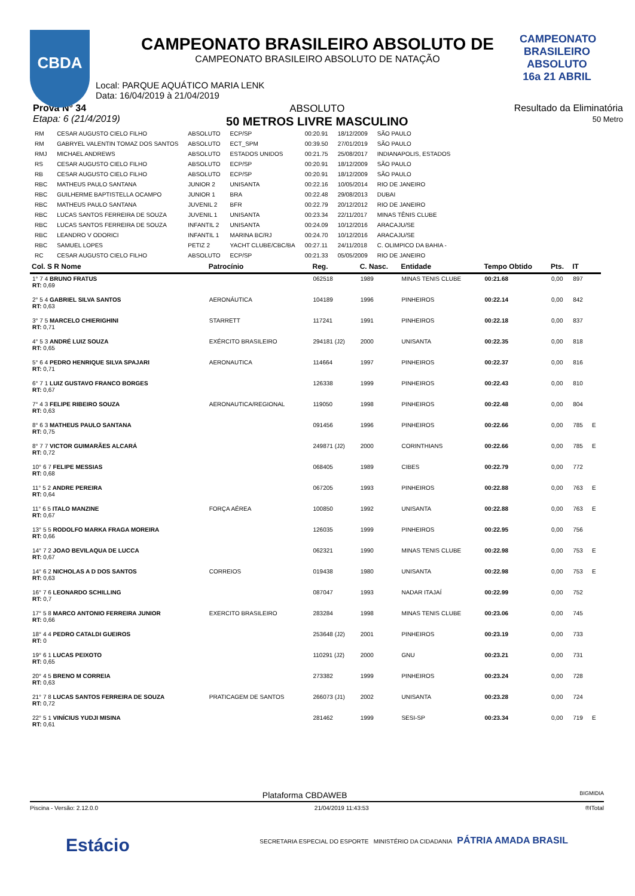CBDA
CAMPEONATO
BRASILEIRO
ABSOLUTO 16a 21 ABRIL
CAMPEONATO BRASILEIRO ABSOLUTO DE
CAMPEONATO BRASILEIRO ABSOLUTO DE NATAÇÃO
Local: PARQUE AQUÁTICO MARIA LENK
Data: 16/04/2019 à 21/04/2019
Prova N° 34
Etapa: 6 (21/4/2019)
ABSOLUTO
50 METROS LIVRE MASCULINO
Resultado da Eliminatória
50 Metro
| RM | CESAR AUGUSTO CIELO FILHO | ABSOLUTO | ECP/SP | 00:20.91 | 18/12/2009 | SÃO PAULO |
| RM | GABRYEL VALENTIN TOMAZ DOS SANTOS | ABSOLUTO | ECT_SPM | 00:39.50 | 27/01/2019 | SÃO PAULO |
| RMJ | MICHAEL ANDREWS | ABSOLUTO | ESTADOS UNIDOS | 00:21.75 | 25/08/2017 | INDIANAPOLIS, ESTADOS |
| RS | CESAR AUGUSTO CIELO FILHO | ABSOLUTO | ECP/SP | 00:20.91 | 18/12/2009 | SÃO PAULO |
| RB | CESAR AUGUSTO CIELO FILHO | ABSOLUTO | ECP/SP | 00:20.91 | 18/12/2009 | SÃO PAULO |
| RBC | MATHEUS PAULO SANTANA | JUNIOR 2 | UNISANTA | 00:22.16 | 10/05/2014 | RIO DE JANEIRO |
| RBC | GUILHERME BAPTISTELLA OCAMPO | JUNIOR 1 | BRA | 00:22.48 | 29/08/2013 | DUBAI |
| RBC | MATHEUS PAULO SANTANA | JUVENIL 2 | BFR | 00:22.79 | 20/12/2012 | RIO DE JANEIRO |
| RBC | LUCAS SANTOS FERREIRA DE SOUZA | JUVENIL 1 | UNISANTA | 00:23.34 | 22/11/2017 | MINAS TÊNIS CLUBE |
| RBC | LUCAS SANTOS FERREIRA DE SOUZA | INFANTIL 2 | UNISANTA | 00:24.09 | 10/12/2016 | ARACAJU/SE |
| RBC | LEANDRO V ODORICI | INFANTIL 1 | MARINA BC/RJ | 00:24.70 | 10/12/2016 | ARACAJU/SE |
| RBC | SAMUEL LOPES | PETIZ 2 | YACHT CLUBE/CBC/BA | 00:27.11 | 24/11/2018 | C. OLIMPICO DA BAHIA - |
| RC | CESAR AUGUSTO CIELO FILHO | ABSOLUTO | ECP/SP | 00:21.33 | 05/05/2009 | RIO DE JANEIRO |
| Col. S R Nome | Patrocínio | Reg. | C. Nasc. | Entidade | Tempo Obtido | Pts. | IT | |
| --- | --- | --- | --- | --- | --- | --- | --- | --- |
| 1° 7 4 BRUNO FRATUS RT: 0,69 | | 062518 | 1989 | MINAS TENIS CLUBE | 00:21.68 | 0,00 | 897 | |
| 2° 5 4 GABRIEL SILVA SANTOS RT: 0,63 | AERONÁUTICA | 104189 | 1996 | PINHEIROS | 00:22.14 | 0,00 | 842 | |
| 3° 7 5 MARCELO CHIERIGHINI RT: 0,71 | STARRETT | 117241 | 1991 | PINHEIROS | 00:22.18 | 0,00 | 837 | |
| 4° 5 3 ANDRÉ LUIZ SOUZA RT: 0,65 | EXÉRCITO BRASILEIRO | 294181 (J2) | 2000 | UNISANTA | 00:22.35 | 0,00 | 818 | |
| 5° 6 4 PEDRO HENRIQUE SILVA SPAJARI RT: 0,71 | AERONAUTICA | 114664 | 1997 | PINHEIROS | 00:22.37 | 0,00 | 816 | |
| 6° 7 1 LUIZ GUSTAVO FRANCO BORGES RT: 0,67 | | 126338 | 1999 | PINHEIROS | 00:22.43 | 0,00 | 810 | |
| 7° 4 3 FELIPE RIBEIRO SOUZA RT: 0,63 | AERONAUTICA/REGIONAL | 119050 | 1998 | PINHEIROS | 00:22.48 | 0,00 | 804 | |
| 8° 6 3 MATHEUS PAULO SANTANA RT: 0,75 | | 091456 | 1996 | PINHEIROS | 00:22.66 | 0,00 | 785 | E |
| 8° 7 7 VICTOR GUIMARÃES ALCARÁ RT: 0,72 | | 249871 (J2) | 2000 | CORINTHIANS | 00:22.66 | 0,00 | 785 | E |
| 10° 6 7 FELIPE MESSIAS RT: 0,68 | | 068405 | 1989 | CIBES | 00:22.79 | 0,00 | 772 | |
| 11° 5 2 ANDRE PEREIRA RT: 0,64 | | 067205 | 1993 | PINHEIROS | 00:22.88 | 0,00 | 763 | E |
| 11° 6 5 ITALO MANZINE RT: 0,67 | FORÇA AÉREA | 100850 | 1992 | UNISANTA | 00:22.88 | 0,00 | 763 | E |
| 13° 5 5 RODOLFO MARKA FRAGA MOREIRA RT: 0,66 | | 126035 | 1999 | PINHEIROS | 00:22.95 | 0,00 | 756 | |
| 14° 7 2 JOAO BEVILAQUA DE LUCCA RT: 0,67 | | 062321 | 1990 | MINAS TENIS CLUBE | 00:22.98 | 0,00 | 753 | E |
| 14° 6 2 NICHOLAS A D DOS SANTOS RT: 0,63 | CORREIOS | 019438 | 1980 | UNISANTA | 00:22.98 | 0,00 | 753 | E |
| 16° 7 6 LEONARDO SCHILLING RT: 0,7 | | 087047 | 1993 | NADAR ITAJAÍ | 00:22.99 | 0,00 | 752 | |
| 17° 5 8 MARCO ANTONIO FERREIRA JUNIOR RT: 0,66 | EXERCITO BRASILEIRO | 283284 | 1998 | MINAS TENIS CLUBE | 00:23.06 | 0,00 | 745 | |
| 18° 4 4 PEDRO CATALDI GUEIROS RT: 0 | | 253648 (J2) | 2001 | PINHEIROS | 00:23.19 | 0,00 | 733 | |
| 19° 6 1 LUCAS PEIXOTO RT: 0,65 | | 110291 (J2) | 2000 | GNU | 00:23.21 | 0,00 | 731 | |
| 20° 4 5 BRENO M CORREIA RT: 0,63 | | 273382 | 1999 | PINHEIROS | 00:23.24 | 0,00 | 728 | |
| 21° 7 8 LUCAS SANTOS FERREIRA DE SOUZA RT: 0,72 | PRATICAGEM DE SANTOS | 266073 (J1) | 2002 | UNISANTA | 00:23.28 | 0,00 | 724 | |
| 22° 5 1 VINÍCIUS YUDJI MISINA RT: 0,61 | | 281462 | 1999 | SESI-SP | 00:23.34 | 0,00 | 719 | E |
Plataforma CBDAWEB BIGMIDIA
Piscina - Versão: 2.12.0.0 21/04/2019 11:43:53 ®ITotal
Estácio SECRETARIA ESPECIAL DO ESPORTE MINISTÉRIO DA CIDADANIA PÁTRIA AMADA BRASIL